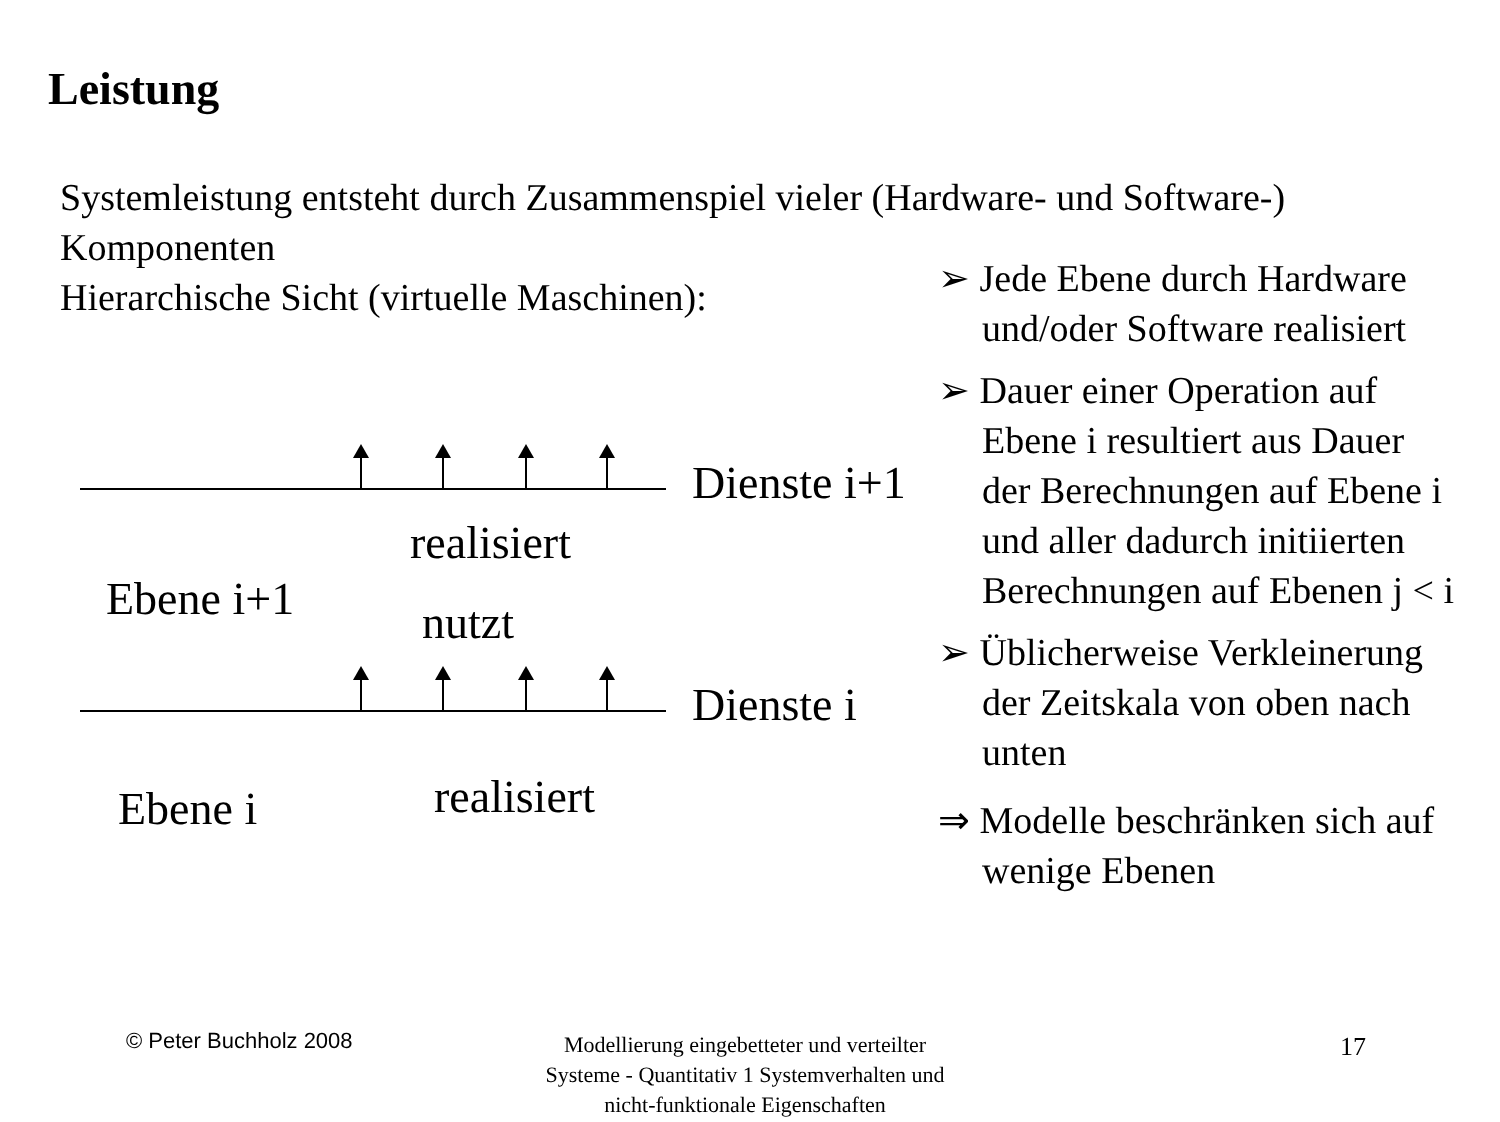Leistung
Systemleistung entsteht durch Zusammenspiel vieler (Hardware- und Software-) Komponenten
Hierarchische Sicht (virtuelle Maschinen):
Dienste i+1
realisiert
Ebene i+1 nutzt
Dienste i
Ebene i realisiert
➢ Jede Ebene durch Hardware und/oder Software realisiert
➢ Dauer einer Operation auf Ebene i resultiert aus Dauer der Berechnungen auf Ebene i und aller dadurch initiierten Berechnungen auf Ebenen j < i
➢ Üblicherweise Verkleinerung der Zeitskala von oben nach unten
⇒ Modelle beschränken sich auf wenige Ebenen
© Peter Buchholz 2008
Modellierung eingebetteter und verteilter Systeme - Quantitativ 1 Systemverhalten und nicht-funktionale Eigenschaften
17